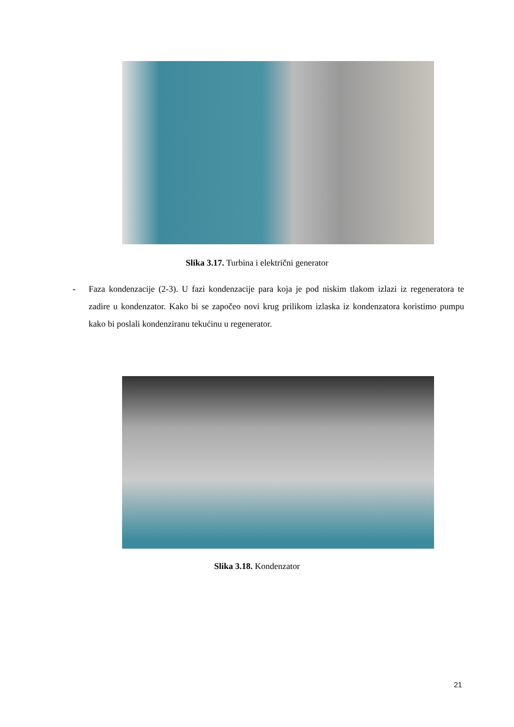Slika 3.17. Turbina i električni generator
- Faza kondenzacije (2-3). U fazi kondenzacije para koja je pod niskim tlakom izlazi iz regeneratora te zadire u kondenzator. Kako bi se započeo novi krug prilikom izlaska iz kondenzatora koristimo pumpu kako bi poslali kondenziranu tekućinu u regenerator.
Slika 3.18. Kondenzator
21